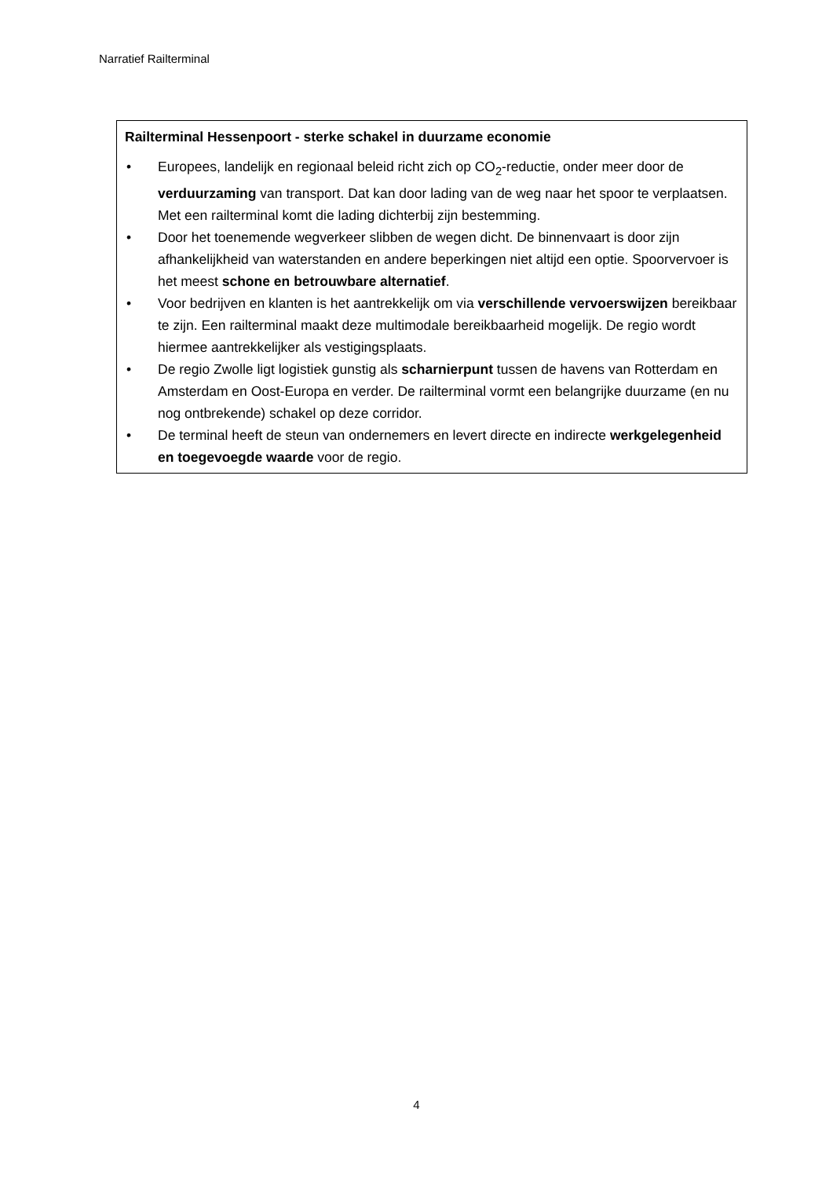Narratief Railterminal
Railterminal Hessenpoort - sterke schakel in duurzame economie
• Europees, landelijk en regionaal beleid richt zich op CO<sub>2</sub>-reductie, onder meer door de verduurzaming van transport. Dat kan door lading van de weg naar het spoor te verplaatsen. Met een railterminal komt die lading dichterbij zijn bestemming.
• Door het toenemende wegverkeer slibben de wegen dicht. De binnenvaart is door zijn afhankelijkheid van waterstanden en andere beperkingen niet altijd een optie. Spoorvervoer is het meest schone en betrouwbare alternatief.
• Voor bedrijven en klanten is het aantrekkelijk om via verschillende vervoerswijzen bereikbaar te zijn. Een railterminal maakt deze multimodale bereikbaarheid mogelijk. De regio wordt hiermee aantrekkelijker als vestigingsplaats.
• De regio Zwolle ligt logistiek gunstig als scharnierpunt tussen de havens van Rotterdam en Amsterdam en Oost-Europa en verder. De railterminal vormt een belangrijke duurzame (en nu nog ontbrekende) schakel op deze corridor.
• De terminal heeft de steun van ondernemers en levert directe en indirecte werkgelegenheid en toegevoegde waarde voor de regio.
4